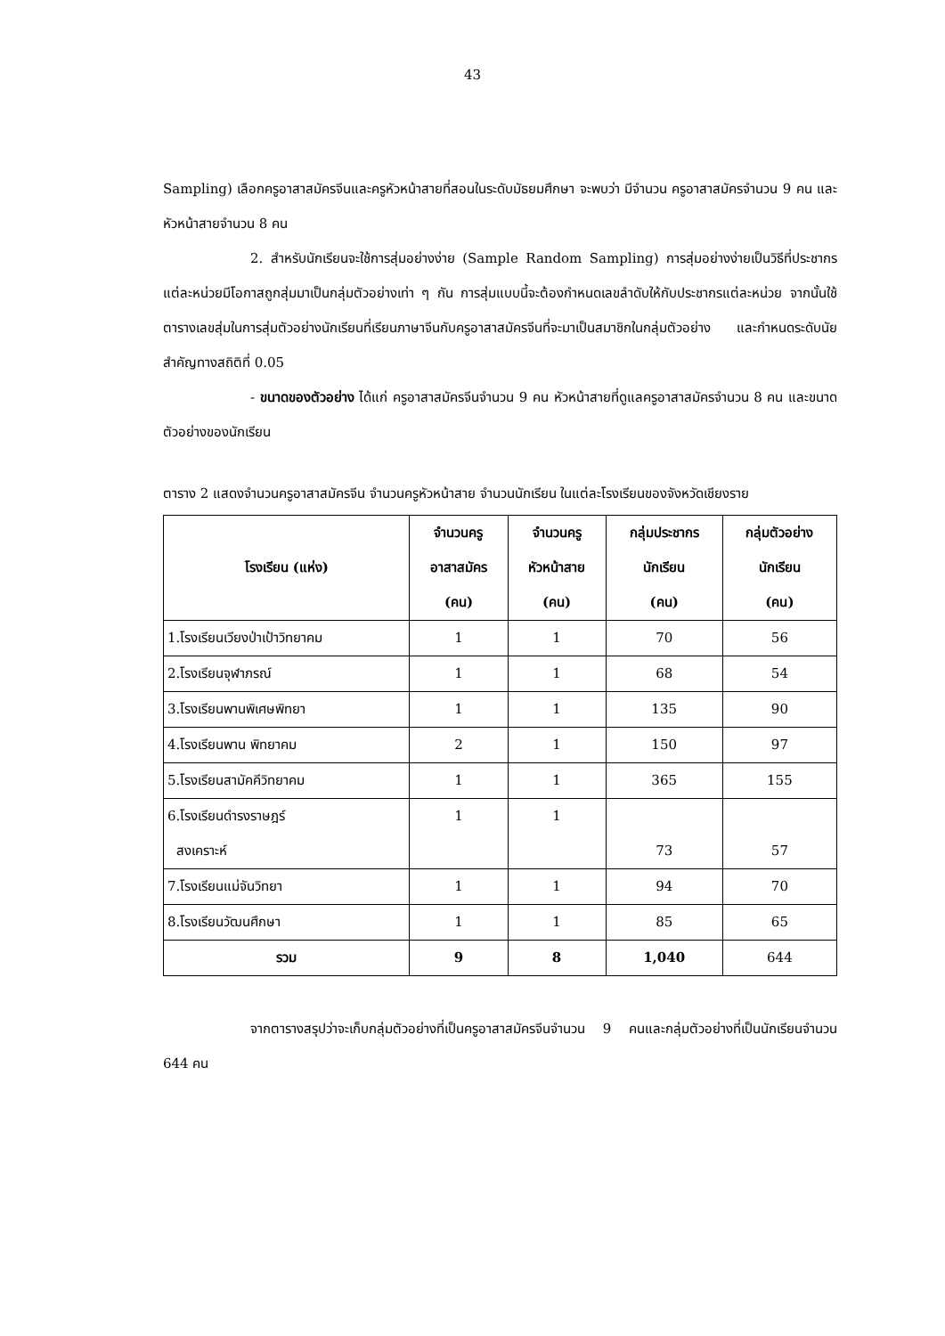43
Sampling) เลือกครูอาสาสมัครจีนและครูหัวหน้าสายที่สอนในระดับมัธยมศึกษา จะพบว่า มีจำนวน ครูอาสาสมัครจำนวน 9 คน และหัวหน้าสายจำนวน 8 คน
2. สำหรับนักเรียนจะใช้การสุ่มอย่างง่าย (Sample Random Sampling) การสุ่มอย่างง่ายเป็นวิธีที่ประชากรแต่ละหน่วยมีโอกาสถูกสุ่มมาเป็นกลุ่มตัวอย่างเท่า ๆ กัน การสุ่มแบบนี้จะต้องกำหนดเลขลำดับให้กับประชากรแต่ละหน่วย จากนั้นใช้ตารางเลขสุ่มในการสุ่มตัวอย่างนักเรียนที่เรียนภาษาจีนกับครูอาสาสมัครจีนที่จะมาเป็นสมาชิกในกลุ่มตัวอย่าง และกำหนดระดับนัยสำคัญทางสถิติที่ 0.05
- ขนาดของตัวอย่าง ได้แก่ ครูอาสาสมัครจีนจำนวน 9 คน หัวหน้าสายที่ดูแลครูอาสาสมัครจำนวน 8 คน และขนาดตัวอย่างของนักเรียน
ตาราง 2 แสดงจำนวนครูอาสาสมัครจีน จำนวนครูหัวหน้าสาย จำนวนนักเรียน ในแต่ละโรงเรียนของจังหวัดเชียงราย
| โรงเรียน (แห่ง) | จำนวนครู อาสาสมัคร (คน) | จำนวนครู หัวหน้าสาย (คน) | กลุ่มประชากร นักเรียน (คน) | กลุ่มตัวอย่าง นักเรียน (คน) |
| --- | --- | --- | --- | --- |
| 1.โรงเรียนเวียงป่าเป้าวิทยาคม | 1 | 1 | 70 | 56 |
| 2.โรงเรียนจุฬาภรณ์ | 1 | 1 | 68 | 54 |
| 3.โรงเรียนพานพิเศษพิทยา | 1 | 1 | 135 | 90 |
| 4.โรงเรียนพาน พิทยาคม | 2 | 1 | 150 | 97 |
| 5.โรงเรียนสามัคคีวิทยาคม | 1 | 1 | 365 | 155 |
| 6.โรงเรียนดำรงราษฎร์ สงเคราะห์ | 1 | 1 | 73 | 57 |
| 7.โรงเรียนแม่จันวิทยา | 1 | 1 | 94 | 70 |
| 8.โรงเรียนวัฒนศึกษา | 1 | 1 | 85 | 65 |
| รวม | 9 | 8 | 1,040 | 644 |
จากตารางสรุปว่าจะเก็บกลุ่มตัวอย่างที่เป็นครูอาสาสมัครจีนจำนวน 9 คนและกลุ่มตัวอย่างที่เป็นนักเรียนจำนวน 644 คน